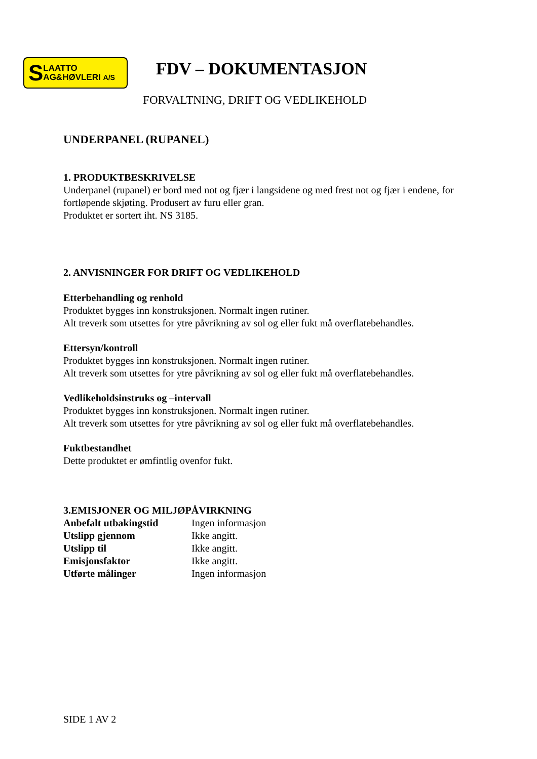S LAATTO
AG&HØVLERI A/S
FDV – DOKUMENTASJON
FORVALTNING, DRIFT OG VEDLIKEHOLD
UNDERPANEL (RUPANEL)
1. PRODUKTBESKRIVELSE
Underpanel (rupanel) er bord med not og fjær i langsidene og med frest not og fjær i endene, for fortløpende skjøting. Produsert av furu eller gran.
Produktet er sortert iht. NS 3185.
2. ANVISNINGER FOR DRIFT OG VEDLIKEHOLD
Etterbehandling og renhold
Produktet bygges inn konstruksjonen. Normalt ingen rutiner.
Alt treverk som utsettes for ytre påvrikning av sol og eller fukt må overflatebehandles.
Ettersyn/kontroll
Produktet bygges inn konstruksjonen. Normalt ingen rutiner.
Alt treverk som utsettes for ytre påvrikning av sol og eller fukt må overflatebehandles.
Vedlikeholdsinstruks og –intervall
Produktet bygges inn konstruksjonen. Normalt ingen rutiner.
Alt treverk som utsettes for ytre påvrikning av sol og eller fukt må overflatebehandles.
Fuktbestandhet
Dette produktet er ømfintlig ovenfor fukt.
3.EMISJONER OG MILJØPÅVIRKNING
| Anbefalt utbakingstid | Ingen informasjon |
| Utslipp gjennom | Ikke angitt. |
| Utslipp til | Ikke angitt. |
| Emisjonsfaktor | Ikke angitt. |
| Utførte målinger | Ingen informasjon |
SIDE 1 AV 2